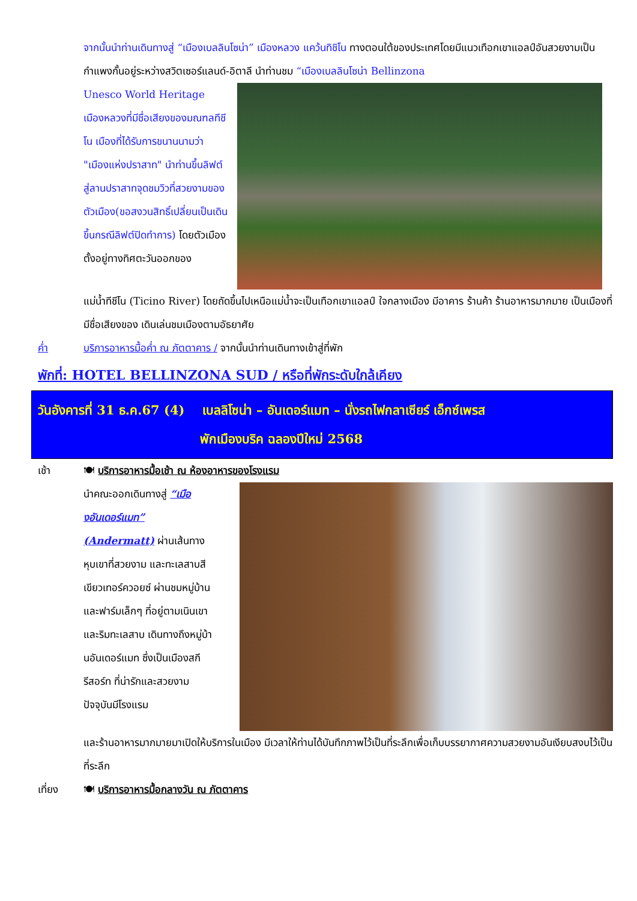จากนั้นนำท่านเดินทางสู่ “เมืองเบลลินโซน่า” เมืองหลวง แคว้นทิชิโน ทางตอนใต้ของประเทศโดยมีแนวเทือกเขาแอลป์อันสวยงามเป็นกำแพงกั้นอยู่ระหว่างสวิตเซอร์แลนด์-อิตาลี นำท่านชม “เมืองเบลลินโซน่า Bellinzona
Unesco World Heritage เมืองหลวงที่มีชื่อเสียงของมณฑลทีชีโน เมืองที่ได้รับการขนานนามว่า "เมืองแห่งปราสาท" นำท่านขึ้นลิฟต์สู่ลานปราสาทจุดชมวิวที่สวยงามของตัวเมือง(ขอสงวนสิทธิ์เปลี่ยนเป็นเดินขึ้นกรณีลิฟต์ปิดทำการ) โดยตัวเมืองตั้งอยู่ทางทิศตะวันออกของ
แม่น้ำทีชีโน (Ticino River) โดยถัดขึ้นไปเหนือแม่น้ำจะเป็นเทือกเขาแอลป์ ใจกลางเมือง มีอาคาร ร้านค้า ร้านอาหารมากมาย เป็นเมืองที่มีชื่อเสียงของ เดินเล่นชมเมืองตามอัธยาศัย
ค่ำ บริการอาหารมื้อค่ำ ณ ภัตตาคาร / จากนั้นนำท่านเดินทางเข้าสู่ที่พัก
พักที่: HOTEL BELLINZONA SUD / หรือที่พักระดับใกล้เคียง
วันอังคารที่ 31 ธ.ค.67 (4) เบลลิโซน่า – อันเดอร์แมท – นั่งรถไฟกลาเซียร์ เอ็กซ์เพรส
พักเมืองบริค ฉลองปีใหม่ 2568
เช้า 🍽 บริการอาหารมื้อเช้า ณ ห้องอาหารของโรงแรม
นำคณะออกเดินทางสู่ “เมืองอันเดอร์แมท” (Andermatt) ผ่านเส้นทางหุบเขาที่สวยงาม และทะเลสาบสีเขียวเทอร์ควอยซ์ ผ่านชมหมู่บ้านและฟาร์มเล็กๆ ที่อยู่ตามเนินเขาและริมทะเลสาบ เดินทางถึงหมู่บ้านอันเดอร์แมท ซึ่งเป็นเมืองสกีรีสอร์ท ที่น่ารักและสวยงาม ปัจจุบันมีโรงแรม
และร้านอาหารมากมายมาเปิดให้บริการในเมือง มีเวลาให้ท่านได้บันทึกภาพไว้เป็นที่ระลึกเพื่อเก็บบรรยากาศความสวยงามอันเงียบสงบไว้เป็นที่ระลึก
เที่ยง 🍽 บริการอาหารมื้อกลางวัน ณ ภัตตาคาร